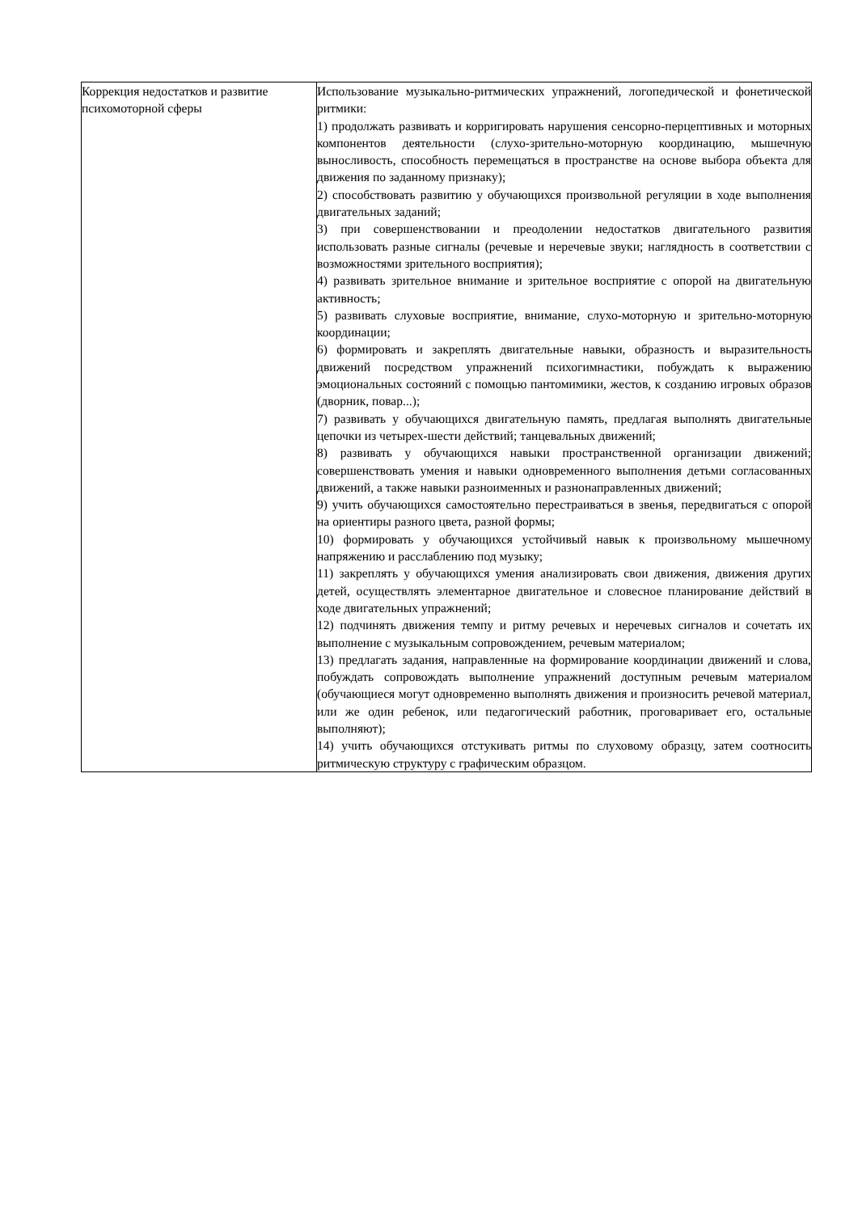| Коррекция недостатков и развитие психомоторной сферы | Использование музыкально-ритмических упражнений, логопедической и фонетической ритмики: 1) продолжать развивать и корригировать нарушения сенсорно-перцептивных и моторных компонентов деятельности (слухо-зрительно-моторную координацию, мышечную выносливость, способность перемещаться в пространстве на основе выбора объекта для движения по заданному признаку); 2) способствовать развитию у обучающихся произвольной регуляции в ходе выполнения двигательных заданий; 3) при совершенствовании и преодолении недостатков двигательного развития использовать разные сигналы (речевые и неречевые звуки; наглядность в соответствии с возможностями зрительного восприятия); 4) развивать зрительное внимание и зрительное восприятие с опорой на двигательную активность; 5) развивать слуховые восприятие, внимание, слухо-моторную и зрительно-моторную координации; 6) формировать и закреплять двигательные навыки, образность и выразительность движений посредством упражнений психогимнастики, побуждать к выражению эмоциональных состояний с помощью пантомимики, жестов, к созданию игровых образов (дворник, повар...); 7) развивать у обучающихся двигательную память, предлагая выполнять двигательные цепочки из четырех-шести действий; танцевальных движений; 8) развивать у обучающихся навыки пространственной организации движений; совершенствовать умения и навыки одновременного выполнения детьми согласованных движений, а также навыки разноименных и разнонаправленных движений; 9) учить обучающихся самостоятельно перестраиваться в звенья, передвигаться с опорой на ориентиры разного цвета, разной формы; 10) формировать у обучающихся устойчивый навык к произвольному мышечному напряжению и расслаблению под музыку; 11) закреплять у обучающихся умения анализировать свои движения, движения других детей, осуществлять элементарное двигательное и словесное планирование действий в ходе двигательных упражнений; 12) подчинять движения темпу и ритму речевых и неречевых сигналов и сочетать их выполнение с музыкальным сопровождением, речевым материалом; 13) предлагать задания, направленные на формирование координации движений и слова, побуждать сопровождать выполнение упражнений доступным речевым материалом (обучающиеся могут одновременно выполнять движения и произносить речевой материал, или же один ребенок, или педагогический работник, проговаривает его, остальные выполняют); 14) учить обучающихся отстукивать ритмы по слуховому образцу, затем соотносить ритмическую структуру с графическим образцом. |